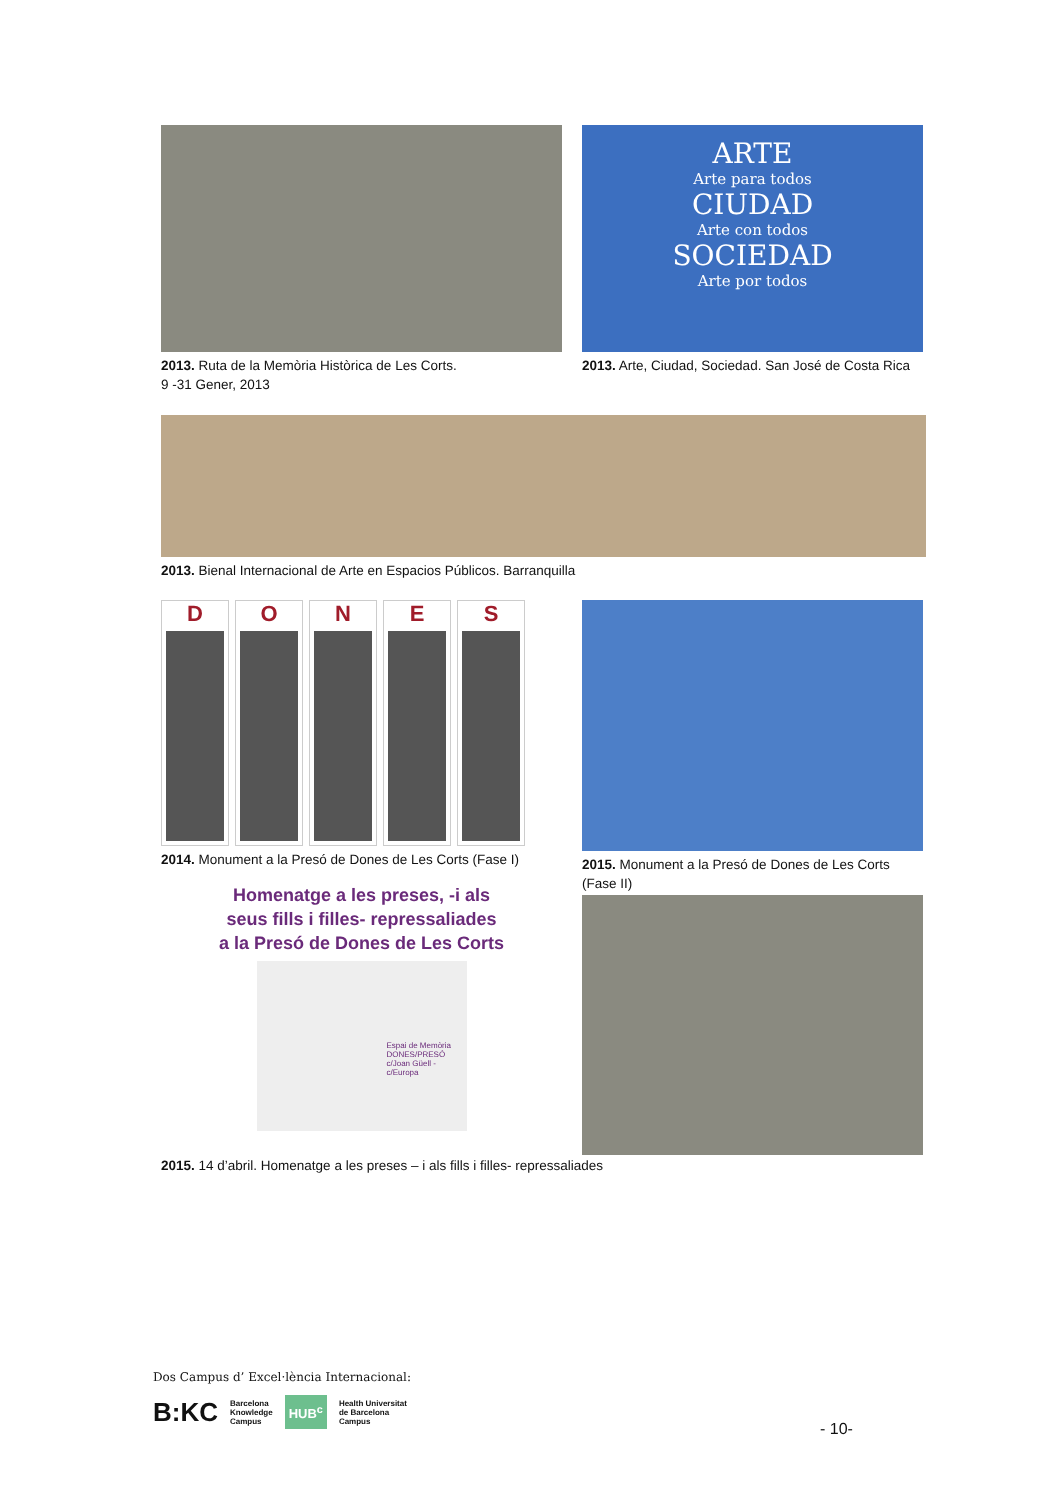2013. Ruta de la Memòria Històrica de Les Corts.
9 -31 Gener, 2013
ARTE
Arte para todos
CIUDAD
Arte con todos
SOCIEDAD
Arte por todos
2013. Arte, Ciudad, Sociedad. San José de Costa Rica
2013. Bienal Internacional de Arte en Espacios Públicos. Barranquilla
D O N E S
2014. Monument a la Presó de Dones de Les Corts (Fase I)
Homenatge a les preses, -i als
seus fills i filles- repressaliades
a la Presó de Dones de Les Corts
Espai de Memòria
DONES/PRESÓ
c/Joan Güell - c/Europa
2015. Monument a la Presó de Dones de Les Corts (Fase II)
2015. 14 d’abril. Homenatge a les preses – i als fills i filles- repressaliades
Dos Campus d’ Excel·lència Internacional:
B:KC Barcelona
Knowledge
Campus HUB<sup>c</sup> Health Universitat
de Barcelona
Campus
- 10-